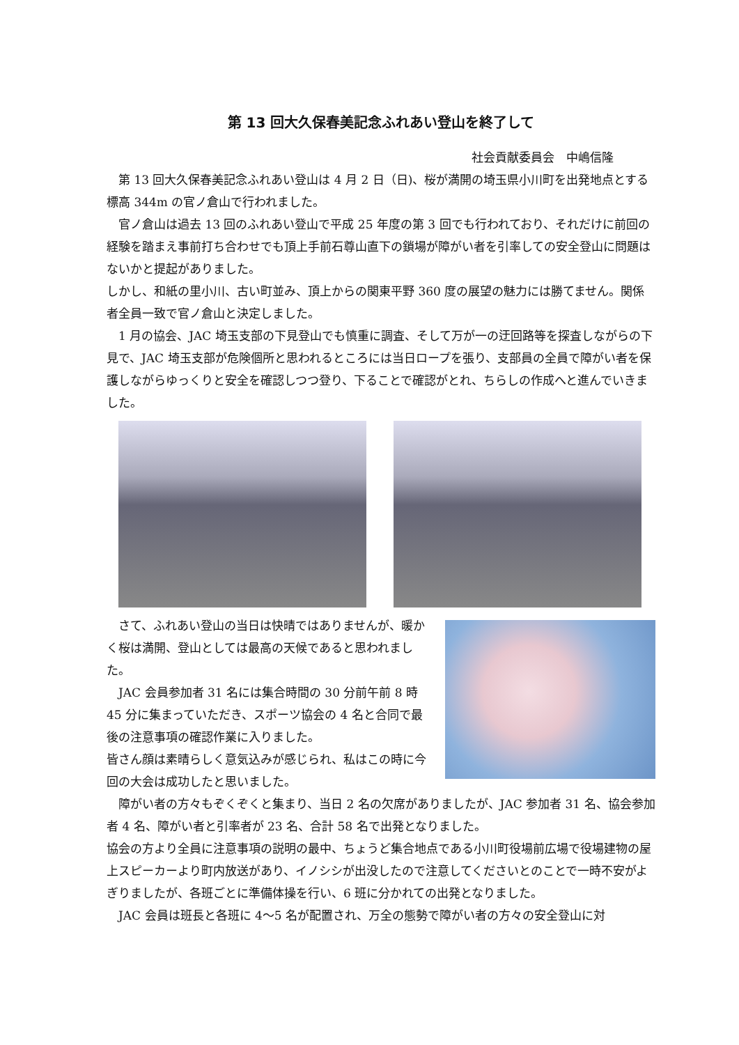第 13 回大久保春美記念ふれあい登山を終了して
社会貢献委員会　中嶋信隆
第 13 回大久保春美記念ふれあい登山は 4 月 2 日（日)、桜が満開の埼玉県小川町を出発地点とする標高 344m の官ノ倉山で行われました。
官ノ倉山は過去 13 回のふれあい登山で平成 25 年度の第 3 回でも行われており、それだけに前回の経験を踏まえ事前打ち合わせでも頂上手前石尊山直下の鎖場が障がい者を引率しての安全登山に問題はないかと提起がありました。
しかし、和紙の里小川、古い町並み、頂上からの関東平野 360 度の展望の魅力には勝てません。関係者全員一致で官ノ倉山と決定しました。
1 月の協会、JAC 埼玉支部の下見登山でも慎重に調査、そして万が一の迂回路等を探査しながらの下見で、JAC 埼玉支部が危険個所と思われるところには当日ロープを張り、支部員の全員で障がい者を保護しながらゆっくりと安全を確認しつつ登り、下ることで確認がとれ、ちらしの作成へと進んでいきました。
さて、ふれあい登山の当日は快晴ではありませんが、暖かく桜は満開、登山としては最高の天候であると思われました。
JAC 会員参加者 31 名には集合時間の 30 分前午前 8 時 45 分に集まっていただき、スポーツ協会の 4 名と合同で最後の注意事項の確認作業に入りました。
皆さん顔は素晴らしく意気込みが感じられ、私はこの時に今回の大会は成功したと思いました。
障がい者の方々もぞくぞくと集まり、当日 2 名の欠席がありましたが、JAC 参加者 31 名、協会参加者 4 名、障がい者と引率者が 23 名、合計 58 名で出発となりました。
協会の方より全員に注意事項の説明の最中、ちょうど集合地点である小川町役場前広場で役場建物の屋上スピーカーより町内放送があり、イノシシが出没したので注意してくださいとのことで一時不安がよぎりましたが、各班ごとに準備体操を行い、6 班に分かれての出発となりました。
JAC 会員は班長と各班に 4〜5 名が配置され、万全の態勢で障がい者の方々の安全登山に対